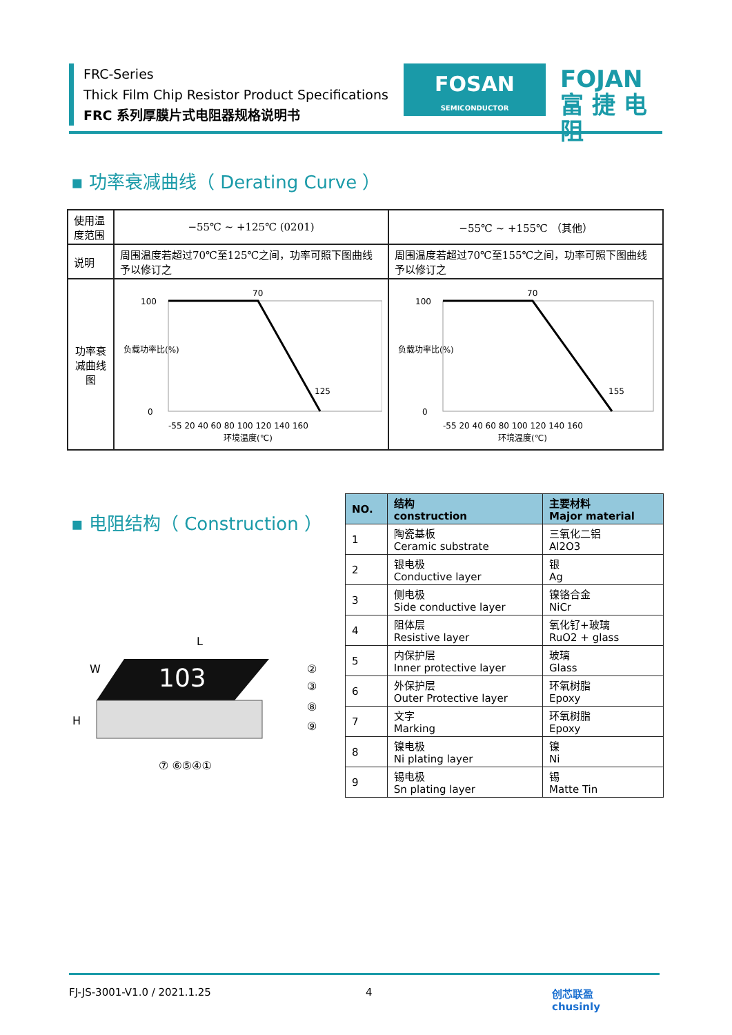FRC-Series
Thick Film Chip Resistor Product Specifications
FRC 系列厚膜片式电阻器规格说明书
FOSAN
SEMICONDUCTOR
FOJAN
富 捷 电 阻
▪ 功率衰减曲线（ Derating Curve ）
| 使用温度范围 | −55℃ ~ +125℃ (0201) | −55℃ ~ +155℃ （其他） |
| 说明 | 周围温度若超过70℃至125℃之间，功率可照下图曲线予以修订之 | 周围温度若超过70℃至155℃之间，功率可照下图曲线予以修订之 |
| 功率衰减曲线图 | 负载功率比(%) 100 0 70 125 -55 20 40 60 80 100 120 140 160 环境温度(℃) | 负载功率比(%) 100 0 70 155 -55 20 40 60 80 100 120 140 160 环境温度(℃) |
▪ 电阻结构（ Construction ）
L
W
H
103
②
③
⑧
⑨
⑦ ⑥⑤④①
| NO. | 结构 construction | 主要材料 Major material |
| --- | --- | --- |
| 1 | 陶瓷基板 Ceramic substrate | 三氧化二铝 Al2O3 |
| 2 | 银电极 Conductive layer | 银 Ag |
| 3 | 侧电极 Side conductive layer | 镍铬合金 NiCr |
| 4 | 阻体层 Resistive layer | 氧化钌+玻璃 RuO2 + glass |
| 5 | 内保护层 Inner protective layer | 玻璃 Glass |
| 6 | 外保护层 Outer Protective layer | 环氧树脂 Epoxy |
| 7 | 文字 Marking | 环氧树脂 Epoxy |
| 8 | 镍电极 Ni plating layer | 镍 Ni |
| 9 | 锡电极 Sn plating layer | 锡 Matte Tin |
FJ-JS-3001-V1.0 / 2021.1.25 4 创芯联盈
chusinly